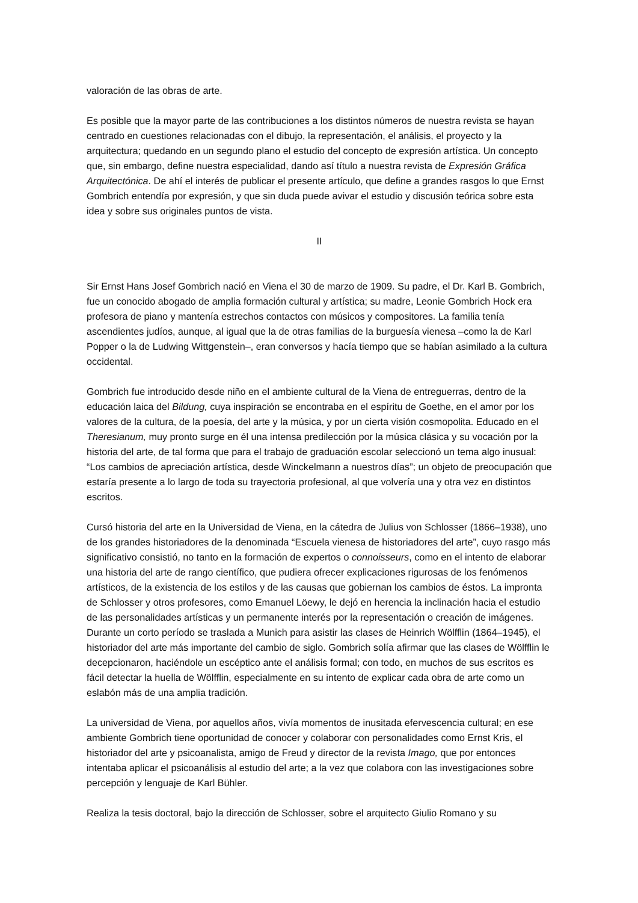valoración de las obras de arte.
Es posible que la mayor parte de las contribuciones a los distintos números de nuestra revista se hayan centrado en cuestiones relacionadas con el dibujo, la representación, el análisis, el proyecto y la arquitectura; quedando en un segundo plano el estudio del concepto de expresión artística. Un concepto que, sin embargo, define nuestra especialidad, dando así título a nuestra revista de Expresión Gráfica Arquitectónica. De ahí el interés de publicar el presente artículo, que define a grandes rasgos lo que Ernst Gombrich entendía por expresión, y que sin duda puede avivar el estudio y discusión teórica sobre esta idea y sobre sus originales puntos de vista.
II
Sir Ernst Hans Josef Gombrich nació en Viena el 30 de marzo de 1909. Su padre, el Dr. Karl B. Gombrich, fue un conocido abogado de amplia formación cultural y artística; su madre, Leonie Gombrich Hock era profesora de piano y mantenía estrechos contactos con músicos y compositores. La familia tenía ascendientes judíos, aunque, al igual que la de otras familias de la burguesía vienesa –como la de Karl Popper o la de Ludwing Wittgenstein–, eran conversos y hacía tiempo que se habían asimilado a la cultura occidental.
Gombrich fue introducido desde niño en el ambiente cultural de la Viena de entreguerras, dentro de la educación laica del Bildung, cuya inspiración se encontraba en el espíritu de Goethe, en el amor por los valores de la cultura, de la poesía, del arte y la música, y por un cierta visión cosmopolita. Educado en el Theresianum, muy pronto surge en él una intensa predilección por la música clásica y su vocación por la historia del arte, de tal forma que para el trabajo de graduación escolar seleccionó un tema algo inusual: “Los cambios de apreciación artística, desde Winckelmann a nuestros días”; un objeto de preocupación que estaría presente a lo largo de toda su trayectoria profesional, al que volvería una y otra vez en distintos escritos.
Cursó historia del arte en la Universidad de Viena, en la cátedra de Julius von Schlosser (1866–1938), uno de los grandes historiadores de la denominada “Escuela vienesa de historiadores del arte”, cuyo rasgo más significativo consistió, no tanto en la formación de expertos o connoisseurs, como en el intento de elaborar una historia del arte de rango científico, que pudiera ofrecer explicaciones rigurosas de los fenómenos artísticos, de la existencia de los estilos y de las causas que gobiernan los cambios de éstos. La impronta de Schlosser y otros profesores, como Emanuel Löewy, le dejó en herencia la inclinación hacia el estudio de las personalidades artísticas y un permanente interés por la representación o creación de imágenes. Durante un corto período se traslada a Munich para asistir las clases de Heinrich Wölfflin (1864–1945), el historiador del arte más importante del cambio de siglo. Gombrich solía afirmar que las clases de Wölfflin le decepcionaron, haciéndole un escéptico ante el análisis formal; con todo, en muchos de sus escritos es fácil detectar la huella de Wölfflin, especialmente en su intento de explicar cada obra de arte como un eslabón más de una amplia tradición.
La universidad de Viena, por aquellos años, vivía momentos de inusitada efervescencia cultural; en ese ambiente Gombrich tiene oportunidad de conocer y colaborar con personalidades como Ernst Kris, el historiador del arte y psicoanalista, amigo de Freud y director de la revista Imago, que por entonces intentaba aplicar el psicoanálisis al estudio del arte; a la vez que colabora con las investigaciones sobre percepción y lenguaje de Karl Bühler.
Realiza la tesis doctoral, bajo la dirección de Schlosser, sobre el arquitecto Giulio Romano y su